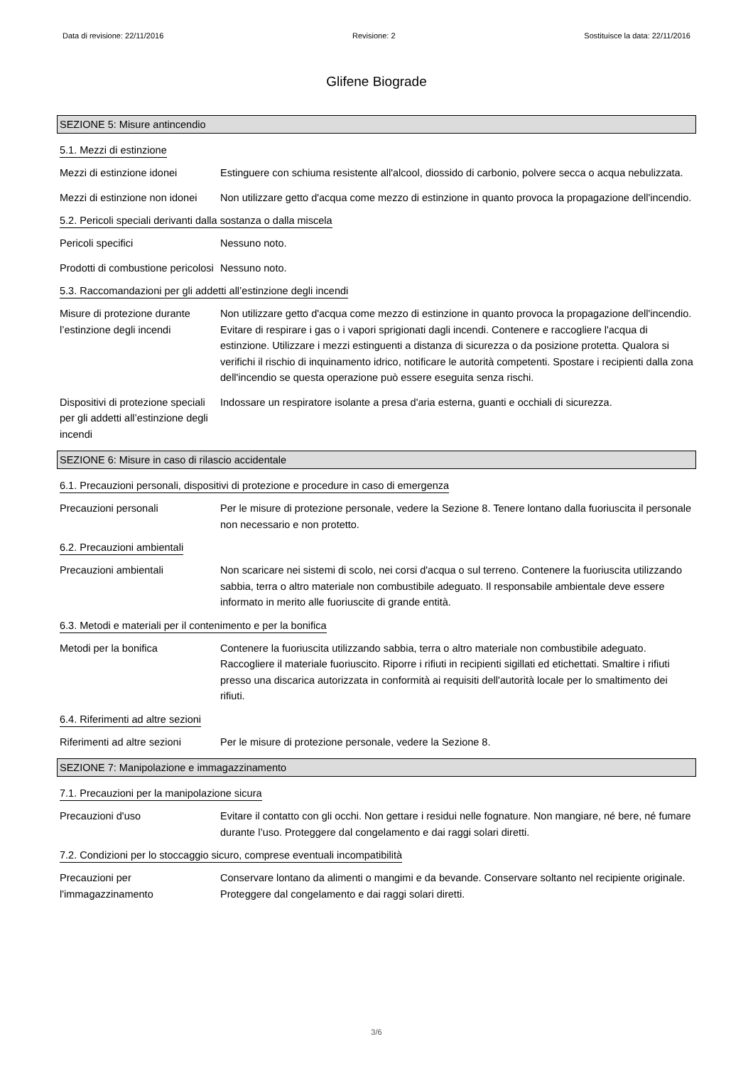Data di revisione: 22/11/2016 Revisione: 2 Sostituisce la data: 22/11/2016
Glifene Biograde
SEZIONE 5: Misure antincendio
5.1. Mezzi di estinzione
Mezzi di estinzione idonei
Estinguere con schiuma resistente all'alcool, diossido di carbonio, polvere secca o acqua nebulizzata.
Mezzi di estinzione non idonei
Non utilizzare getto d'acqua come mezzo di estinzione in quanto provoca la propagazione dell'incendio.
5.2. Pericoli speciali derivanti dalla sostanza o dalla miscela
Pericoli specifici Nessuno noto.
Prodotti di combustione pericolosi
Nessuno noto.
5.3. Raccomandazioni per gli addetti all’estinzione degli incendi
Misure di protezione durante l’estinzione degli incendi
Non utilizzare getto d'acqua come mezzo di estinzione in quanto provoca la propagazione dell'incendio. Evitare di respirare i gas o i vapori sprigionati dagli incendi. Contenere e raccogliere l'acqua di estinzione. Utilizzare i mezzi estinguenti a distanza di sicurezza o da posizione protetta. Qualora si verifichi il rischio di inquinamento idrico, notificare le autorità competenti. Spostare i recipienti dalla zona dell'incendio se questa operazione può essere eseguita senza rischi.
Dispositivi di protezione speciali per gli addetti all’estinzione degli incendi
Indossare un respiratore isolante a presa d'aria esterna, guanti e occhiali di sicurezza.
SEZIONE 6: Misure in caso di rilascio accidentale
6.1. Precauzioni personali, dispositivi di protezione e procedure in caso di emergenza
Precauzioni personali Per le misure di protezione personale, vedere la Sezione 8. Tenere lontano dalla fuoriuscita il personale non necessario e non protetto.
6.2. Precauzioni ambientali
Precauzioni ambientali Non scaricare nei sistemi di scolo, nei corsi d'acqua o sul terreno. Contenere la fuoriuscita utilizzando sabbia, terra o altro materiale non combustibile adeguato. Il responsabile ambientale deve essere informato in merito alle fuoriuscite di grande entità.
6.3. Metodi e materiali per il contenimento e per la bonifica
Metodi per la bonifica Contenere la fuoriuscita utilizzando sabbia, terra o altro materiale non combustibile adeguato. Raccogliere il materiale fuoriuscito. Riporre i rifiuti in recipienti sigillati ed etichettati. Smaltire i rifiuti presso una discarica autorizzata in conformità ai requisiti dell'autorità locale per lo smaltimento dei rifiuti.
6.4. Riferimenti ad altre sezioni
Riferimenti ad altre sezioni
Per le misure di protezione personale, vedere la Sezione 8.
SEZIONE 7: Manipolazione e immagazzinamento
7.1. Precauzioni per la manipolazione sicura
Precauzioni d'uso Evitare il contatto con gli occhi. Non gettare i residui nelle fognature. Non mangiare, né bere, né fumare durante l’uso. Proteggere dal congelamento e dai raggi solari diretti.
7.2. Condizioni per lo stoccaggio sicuro, comprese eventuali incompatibilità
Precauzioni per l'immagazzinamento
Conservare lontano da alimenti o mangimi e da bevande. Conservare soltanto nel recipiente originale. Proteggere dal congelamento e dai raggi solari diretti.
3/6